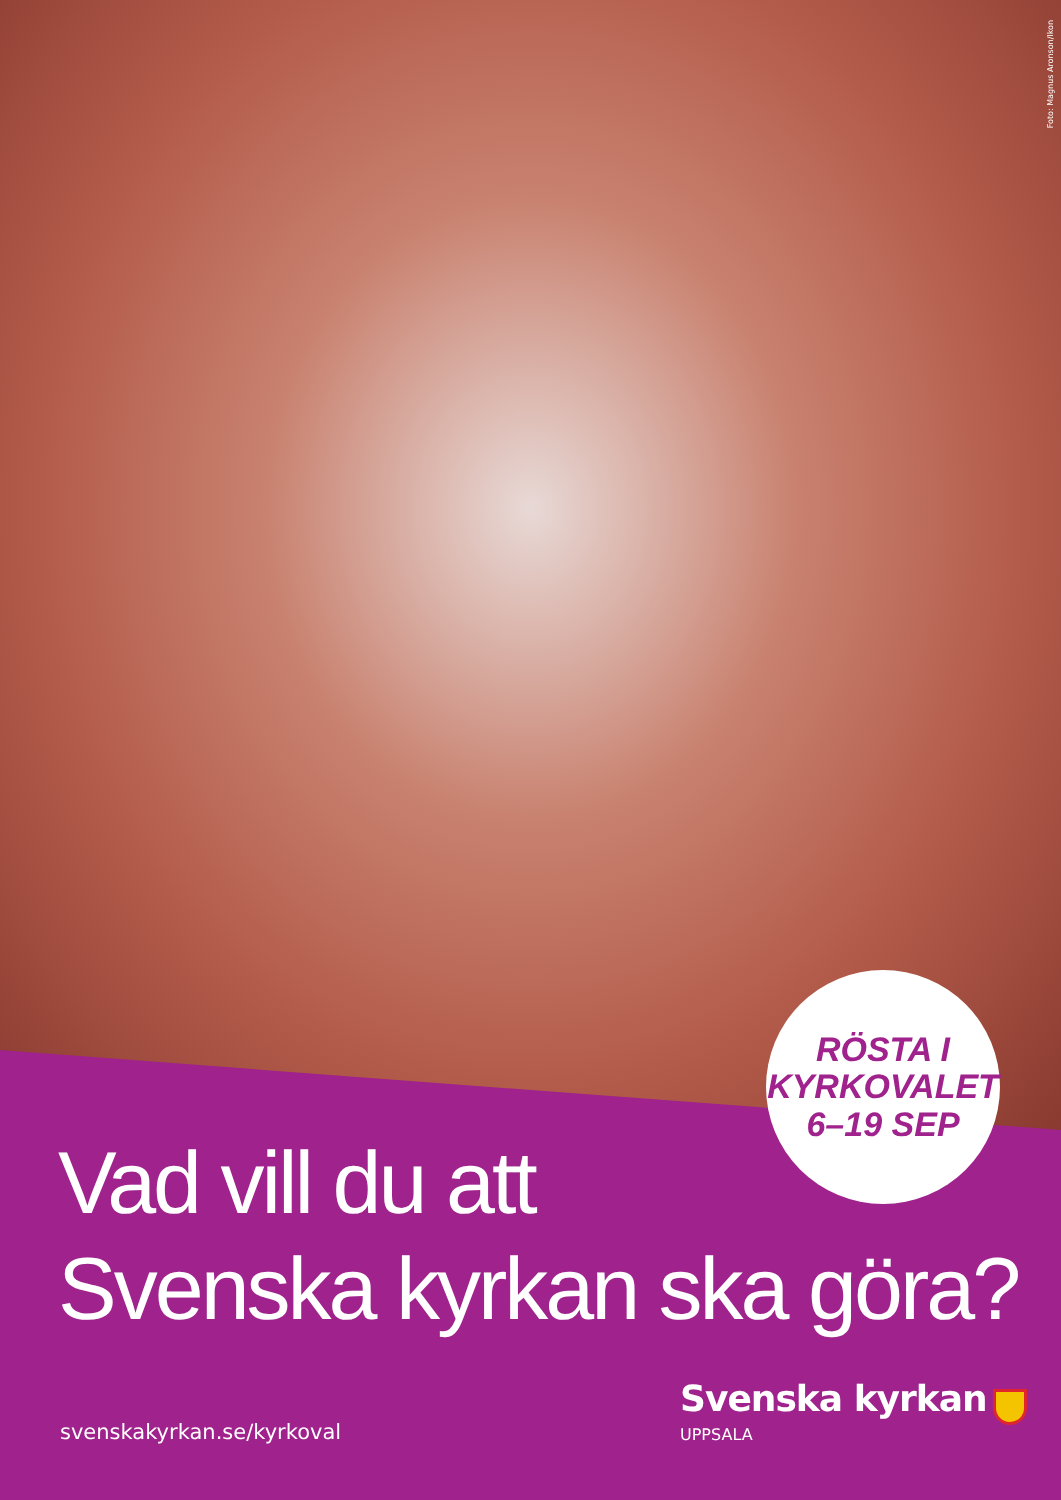Foto: Magnus Aronson/Ikon
RÖSTA I
KYRKOVALET
6–19 SEP
Vad vill du att
Svenska kyrkan ska göra?
Svenska kyrkan
UPPSALA
svenskakyrkan.se/kyrkoval